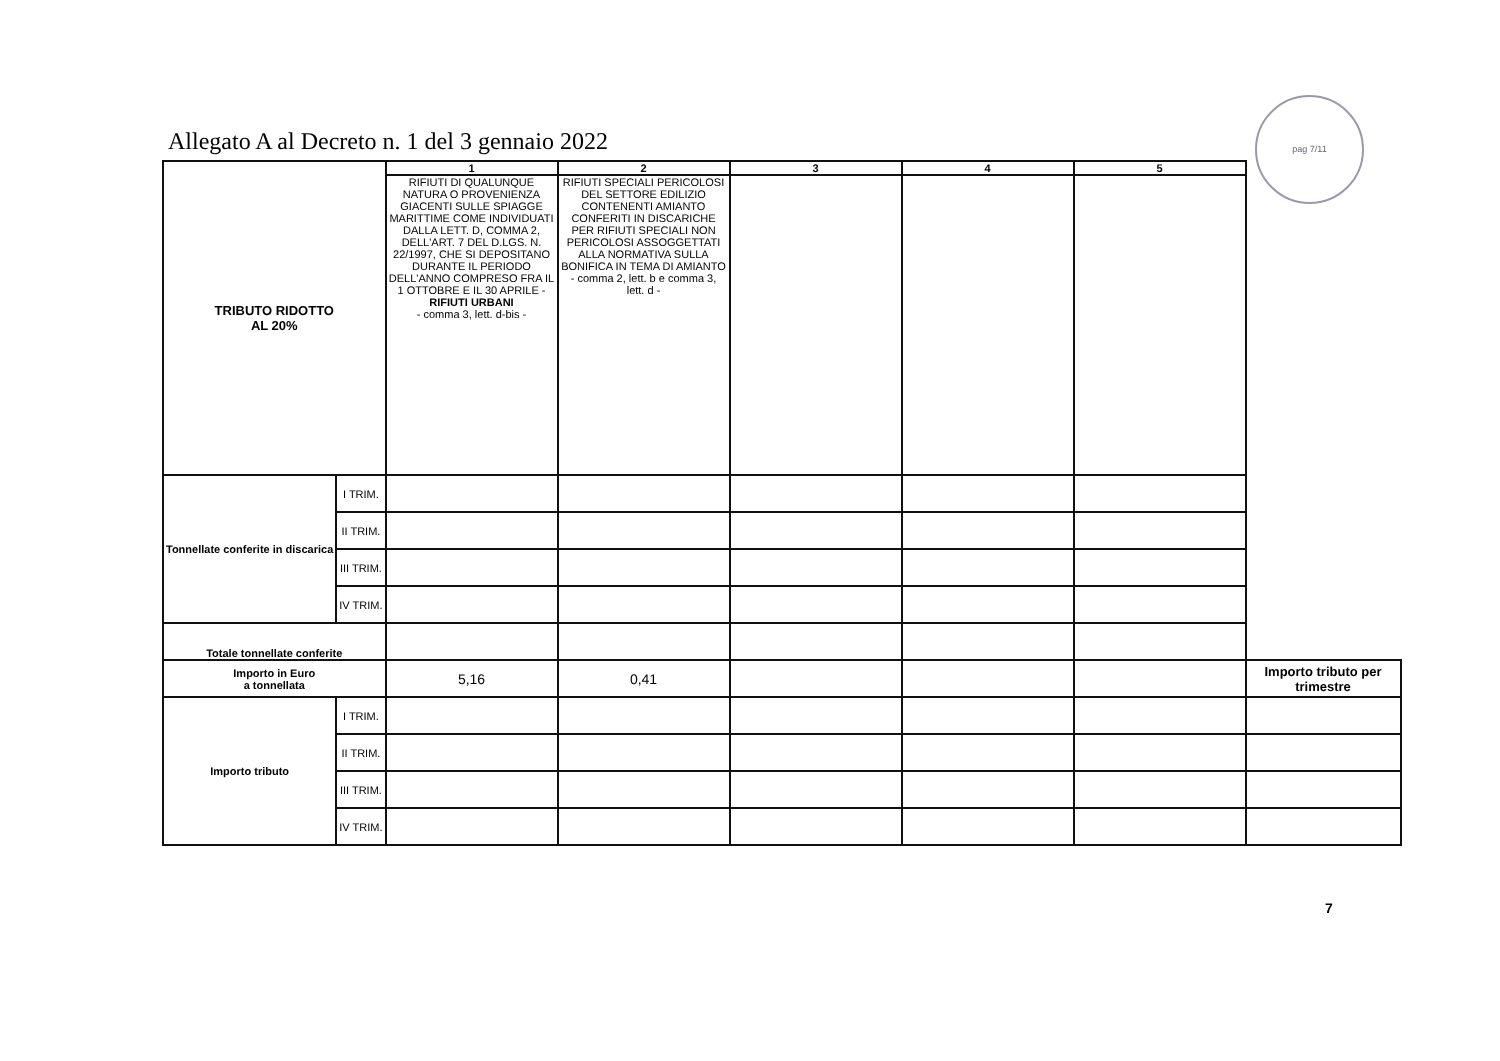Allegato A al Decreto n. 1 del 3 gennaio 2022
pag 7/11
| TRIBUTO RIDOTTO AL 20% | | 1 | 2 | 3 | 4 | 5 | |
| | | RIFIUTI DI QUALUNQUE NATURA O PROVENIENZA GIACENTI SULLE SPIAGGE MARITTIME COME INDIVIDUATI DALLA LETT. D, COMMA 2, DELL'ART. 7 DEL D.LGS. N. 22/1997, CHE SI DEPOSITANO DURANTE IL PERIODO DELL'ANNO COMPRESO FRA IL 1 OTTOBRE E IL 30 APRILE - RIFIUTI URBANI - comma 3, lett. d-bis - | RIFIUTI SPECIALI PERICOLOSI DEL SETTORE EDILIZIO CONTENENTI AMIANTO CONFERITI IN DISCARICHE PER RIFIUTI SPECIALI NON PERICOLOSI ASSOGGETTATI ALLA NORMATIVA SULLA BONIFICA IN TEMA DI AMIANTO - comma 2, lett. b e comma 3, lett. d - | | | | |
| Tonnellate conferite in discarica | I TRIM. | | | | | | |
| | II TRIM. | | | | | | |
| | III TRIM. | | | | | | |
| | IV TRIM. | | | | | | |
| Totale tonnellate conferite | | | | | | | |
| Importo in Euro a tonnellata | | 5,16 | 0,41 | | | | Importo tributo per trimestre |
| Importo tributo | I TRIM. | | | | | | |
| | II TRIM. | | | | | | |
| | III TRIM. | | | | | | |
| | IV TRIM. | | | | | | |
7